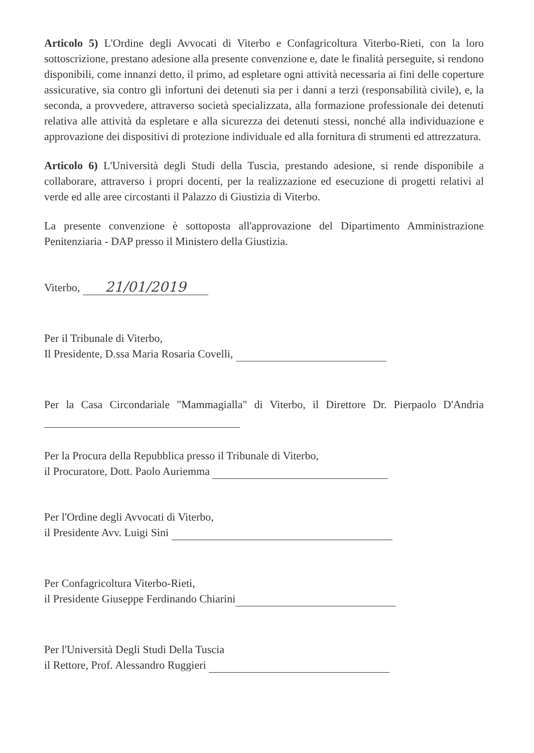Articolo 5) L'Ordine degli Avvocati di Viterbo e Confagricoltura Viterbo-Rieti, con la loro sottoscrizione, prestano adesione alla presente convenzione e, date le finalità perseguite, si rendono disponibili, come innanzi detto, il primo, ad espletare ogni attività necessaria ai fini delle coperture assicurative, sia contro gli infortuni dei detenuti sia per i danni a terzi (responsabilità civile), e, la seconda, a provvedere, attraverso società specializzata, alla formazione professionale dei detenuti relativa alle attività da espletare e alla sicurezza dei detenuti stessi, nonché alla individuazione e approvazione dei dispositivi di protezione individuale ed alla fornitura di strumenti ed attrezzatura.
Articolo 6) L'Università degli Studi della Tuscia, prestando adesione, si rende disponibile a collaborare, attraverso i propri docenti, per la realizzazione ed esecuzione di progetti relativi al verde ed alle aree circostanti il Palazzo di Giustizia di Viterbo.
La presente convenzione è sottoposta all'approvazione del Dipartimento Amministrazione Penitenziaria - DAP presso il Ministero della Giustizia.
Viterbo, 21/01/2019
Per il Tribunale di Viterbo,
Il Presidente, D.ssa Maria Rosaria Covelli,
Per la Casa Circondariale "Mammagialla" di Viterbo, il Direttore Dr. Pierpaolo D'Andria
Per la Procura della Repubblica presso il Tribunale di Viterbo,
il Procuratore, Dott. Paolo Auriemma
Per l'Ordine degli Avvocati di Viterbo,
il Presidente Avv. Luigi Sini
Per Confagricoltura Viterbo-Rieti,
il Presidente Giuseppe Ferdinando Chiarini
Per l'Università Degli Studi Della Tuscia
il Rettore, Prof. Alessandro Ruggieri